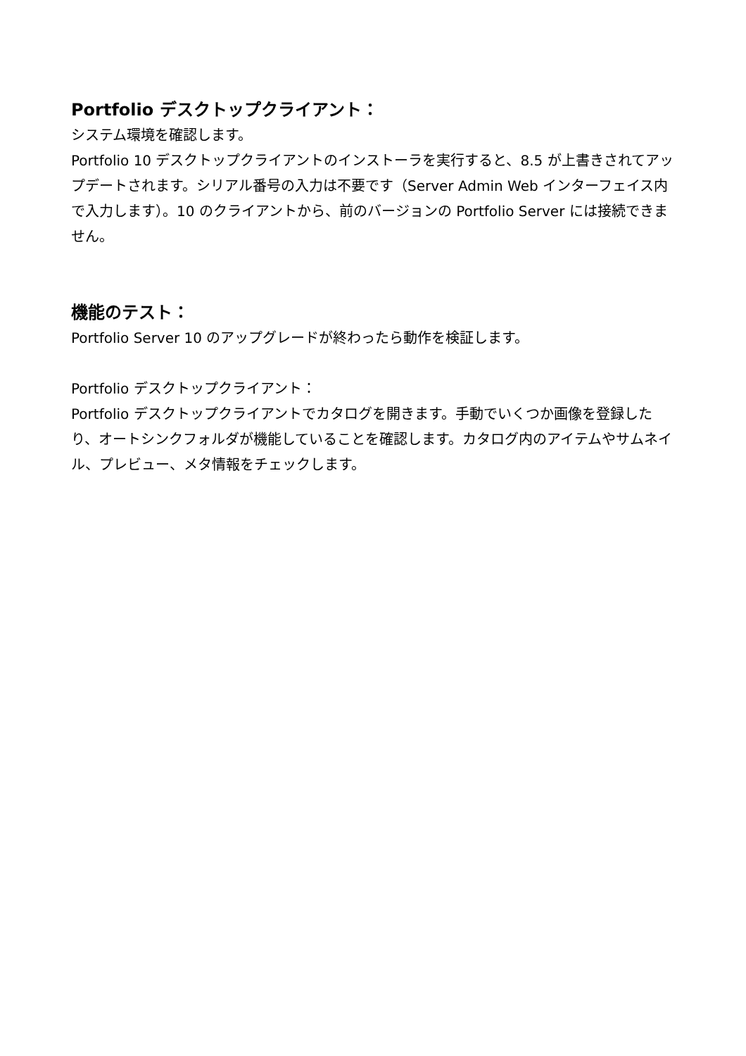Portfolio デスクトップクライアント：
システム環境を確認します。
Portfolio 10 デスクトップクライアントのインストーラを実行すると、8.5 が上書きされてアップデートされます。シリアル番号の入力は不要です（Server Admin Web インターフェイス内で入力します）。10 のクライアントから、前のバージョンの Portfolio Server には接続できません。
機能のテスト：
Portfolio Server 10 のアップグレードが終わったら動作を検証します。
Portfolio デスクトップクライアント：
Portfolio デスクトップクライアントでカタログを開きます。手動でいくつか画像を登録したり、オートシンクフォルダが機能していることを確認します。カタログ内のアイテムやサムネイル、プレビュー、メタ情報をチェックします。